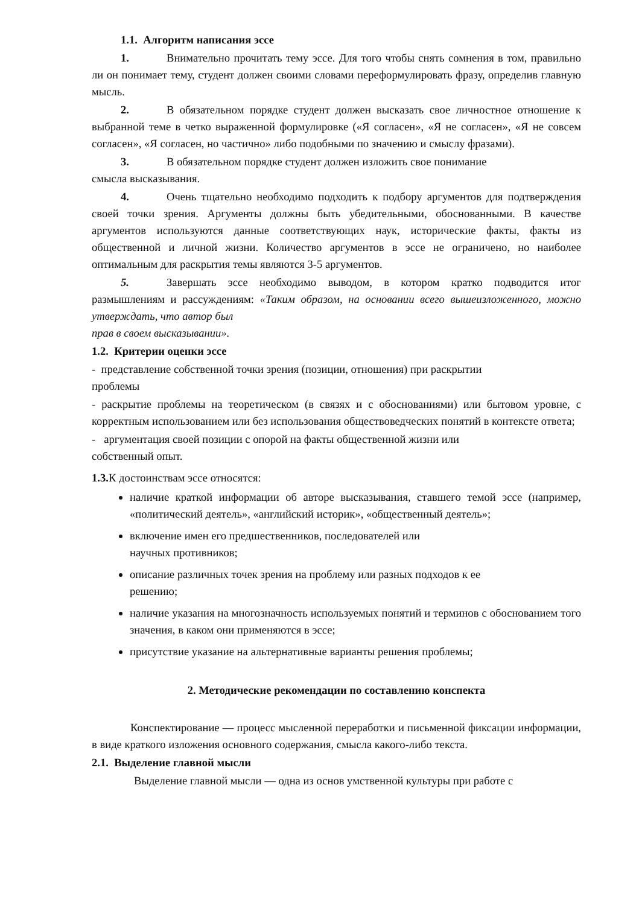1.1. Алгоритм написания эссе
1. Внимательно прочитать тему эссе. Для того чтобы снять сомнения в том, правильно ли он понимает тему, студент должен своими словами переформулировать фразу, определив главную мысль.
2. В обязательном порядке студент должен высказать свое личностное отношение к выбранной теме в четко выраженной формулировке («Я согласен», «Я не согласен», «Я не совсем согласен», «Я согласен, но частично» либо подобными по значению и смыслу фразами).
3. В обязательном порядке студент должен изложить свое понимание
смысла высказывания.
4. Очень тщательно необходимо подходить к подбору аргументов для подтверждения своей точки зрения. Аргументы должны быть убедительными, обоснованными. В качестве аргументов используются данные соответствующих наук, исторические факты, факты из общественной и личной жизни. Количество аргументов в эссе не ограничено, но наиболее оптимальным для раскрытия темы являются 3-5 аргументов.
5. Завершать эссе необходимо выводом, в котором кратко подводится итог размышлениям и рассуждениям: «Таким образом, на основании всего вышеизложенного, можно утверждать, что автор был
прав в своем высказывании».
1.2. Критерии оценки эссе
- представление собственной точки зрения (позиции, отношения) при раскрытии
проблемы
- раскрытие проблемы на теоретическом (в связях и с обоснованиями) или бытовом уровне, с корректным использованием или без использования обществоведческих понятий в контексте ответа;
- аргументация своей позиции с опорой на факты общественной жизни или
собственный опыт.
1.3. К достоинствам эссе относятся:
наличие краткой информации об авторе высказывания, ставшего темой эссе (например, «политический деятель», «английский историк», «общественный деятель»;
включение имен его предшественников, последователей или
научных противников;
описание различных точек зрения на проблему или разных подходов к ее
решению;
наличие указания на многозначность используемых понятий и терминов с обоснованием того значения, в каком они применяются в эссе;
присутствие указание на альтернативные варианты решения проблемы;
2. Методические рекомендации по составлению конспекта
Конспектирование — процесс мысленной переработки и письменной фиксации информации, в виде краткого изложения основного содержания, смысла какого-либо текста.
2.1. Выделение главной мысли
Выделение главной мысли — одна из основ умственной культуры при работе с